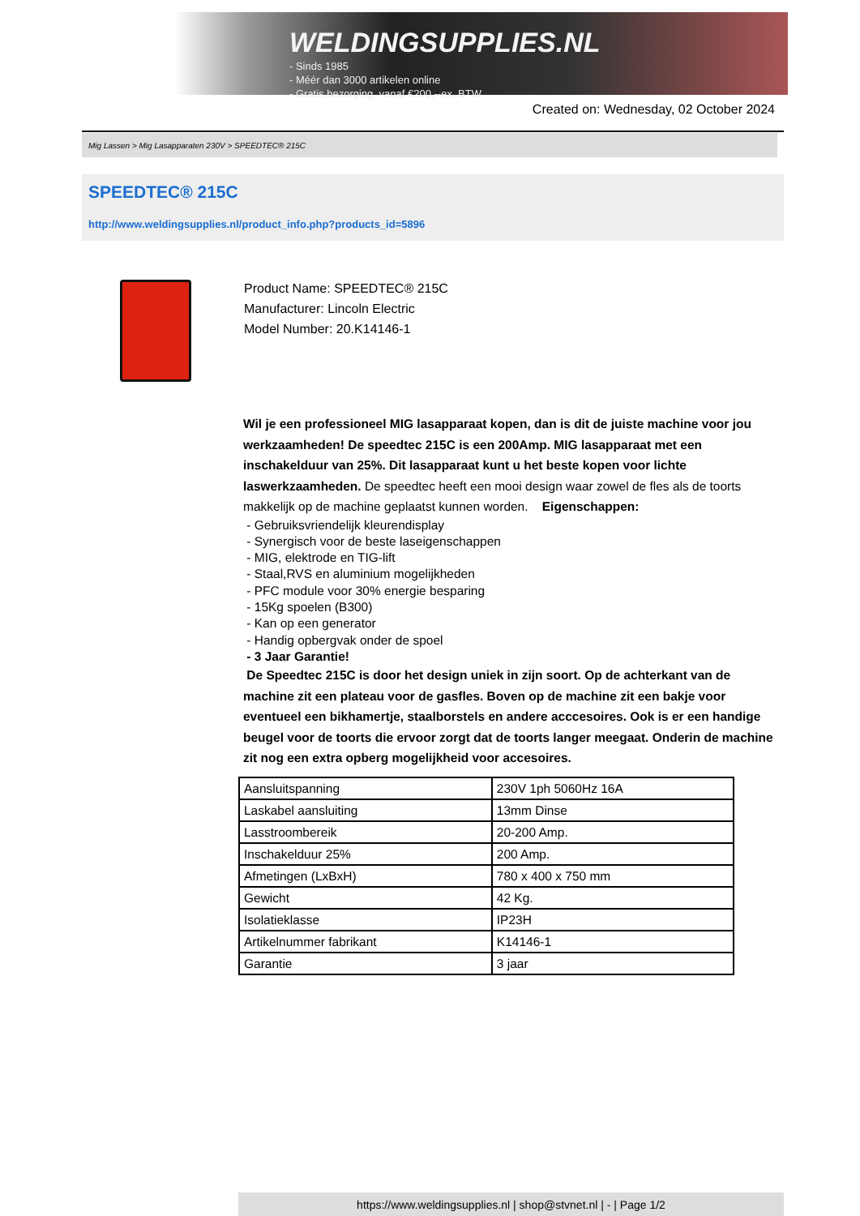WELDINGSUPPLIES.NL
- Sinds 1985
- Méér dan 3000 artikelen online
- Gratis bezorging, vanaf €200,--ex. BTW
Created on: Wednesday, 02 October 2024
Mig Lassen > Mig Lasapparaten 230V > SPEEDTEC® 215C
SPEEDTEC® 215C
http://www.weldingsupplies.nl/product_info.php?products_id=5896
Product Name: SPEEDTEC® 215C
Manufacturer: Lincoln Electric
Model Number: 20.K14146-1
Wil je een professioneel MIG lasapparaat kopen, dan is dit de juiste machine voor jou werkzaamheden! De speedtec 215C is een 200Amp. MIG lasapparaat met een inschakelduur van 25%. Dit lasapparaat kunt u het beste kopen voor lichte laswerkzaamheden. De speedtec heeft een mooi design waar zowel de fles als de toorts makkelijk op de machine geplaatst kunnen worden. Eigenschappen:
- Gebruiksvriendelijk kleurendisplay
- Synergisch voor de beste laseigenschappen
- MIG, elektrode en TIG-lift
- Staal,RVS en aluminium mogelijkheden
- PFC module voor 30% energie besparing
- 15Kg spoelen (B300)
- Kan op een generator
- Handig opbergvak onder de spoel
- 3 Jaar Garantie!
De Speedtec 215C is door het design uniek in zijn soort. Op de achterkant van de machine zit een plateau voor de gasfles. Boven op de machine zit een bakje voor eventueel een bikhamertje, staalborstels en andere acccesoires. Ook is er een handige beugel voor de toorts die ervoor zorgt dat de toorts langer meegaat. Onderin de machine zit nog een extra opberg mogelijkheid voor accesoires.
| Aansluitspanning | 230V 1ph 5060Hz 16A |
| Laskabel aansluiting | 13mm Dinse |
| Lasstroombereik | 20-200 Amp. |
| Inschakelduur 25% | 200 Amp. |
| Afmetingen (LxBxH) | 780 x 400 x 750 mm |
| Gewicht | 42 Kg. |
| Isolatieklasse | IP23H |
| Artikelnummer fabrikant | K14146-1 |
| Garantie | 3 jaar |
https://www.weldingsupplies.nl | shop@stvnet.nl | - | Page 1/2